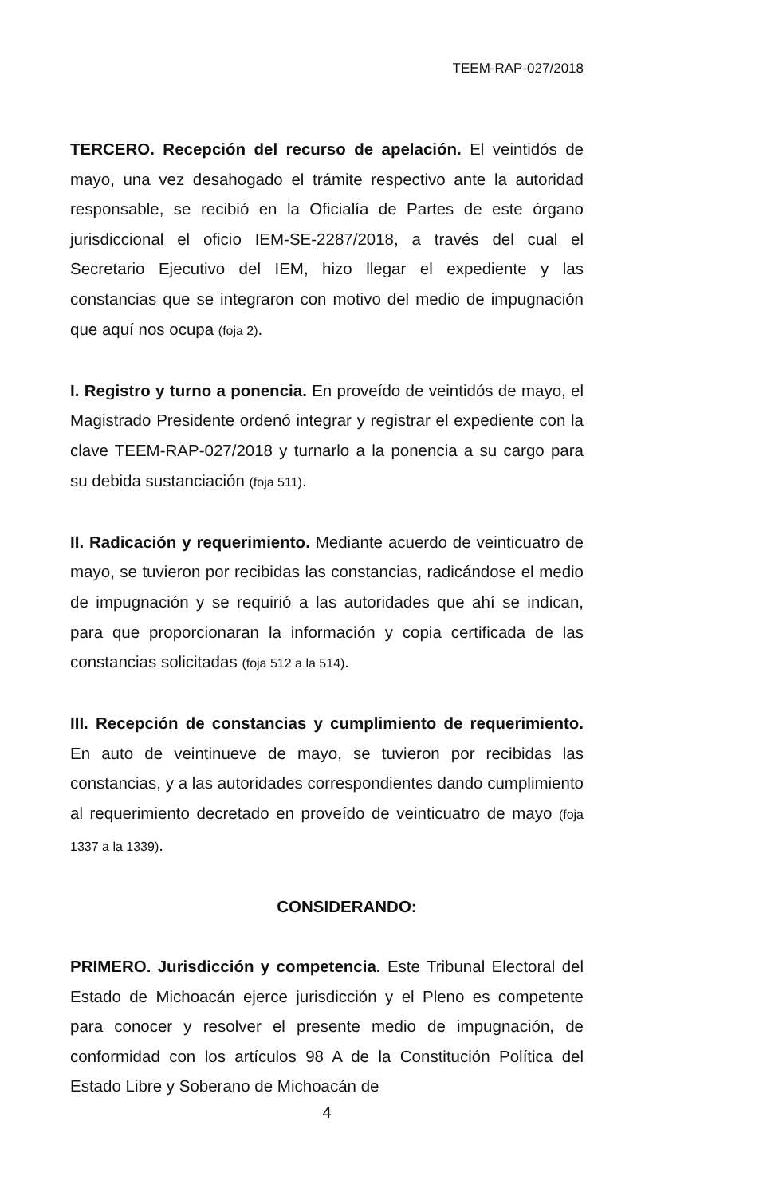TEEM-RAP-027/2018
TERCERO. Recepción del recurso de apelación. El veintidós de mayo, una vez desahogado el trámite respectivo ante la autoridad responsable, se recibió en la Oficialía de Partes de este órgano jurisdiccional el oficio IEM-SE-2287/2018, a través del cual el Secretario Ejecutivo del IEM, hizo llegar el expediente y las constancias que se integraron con motivo del medio de impugnación que aquí nos ocupa (foja 2).
I. Registro y turno a ponencia. En proveído de veintidós de mayo, el Magistrado Presidente ordenó integrar y registrar el expediente con la clave TEEM-RAP-027/2018 y turnarlo a la ponencia a su cargo para su debida sustanciación (foja 511).
II. Radicación y requerimiento. Mediante acuerdo de veinticuatro de mayo, se tuvieron por recibidas las constancias, radicándose el medio de impugnación y se requirió a las autoridades que ahí se indican, para que proporcionaran la información y copia certificada de las constancias solicitadas (foja 512 a la 514).
III. Recepción de constancias y cumplimiento de requerimiento. En auto de veintinueve de mayo, se tuvieron por recibidas las constancias, y a las autoridades correspondientes dando cumplimiento al requerimiento decretado en proveído de veinticuatro de mayo (foja 1337 a la 1339).
CONSIDERANDO:
PRIMERO. Jurisdicción y competencia. Este Tribunal Electoral del Estado de Michoacán ejerce jurisdicción y el Pleno es competente para conocer y resolver el presente medio de impugnación, de conformidad con los artículos 98 A de la Constitución Política del Estado Libre y Soberano de Michoacán de
4